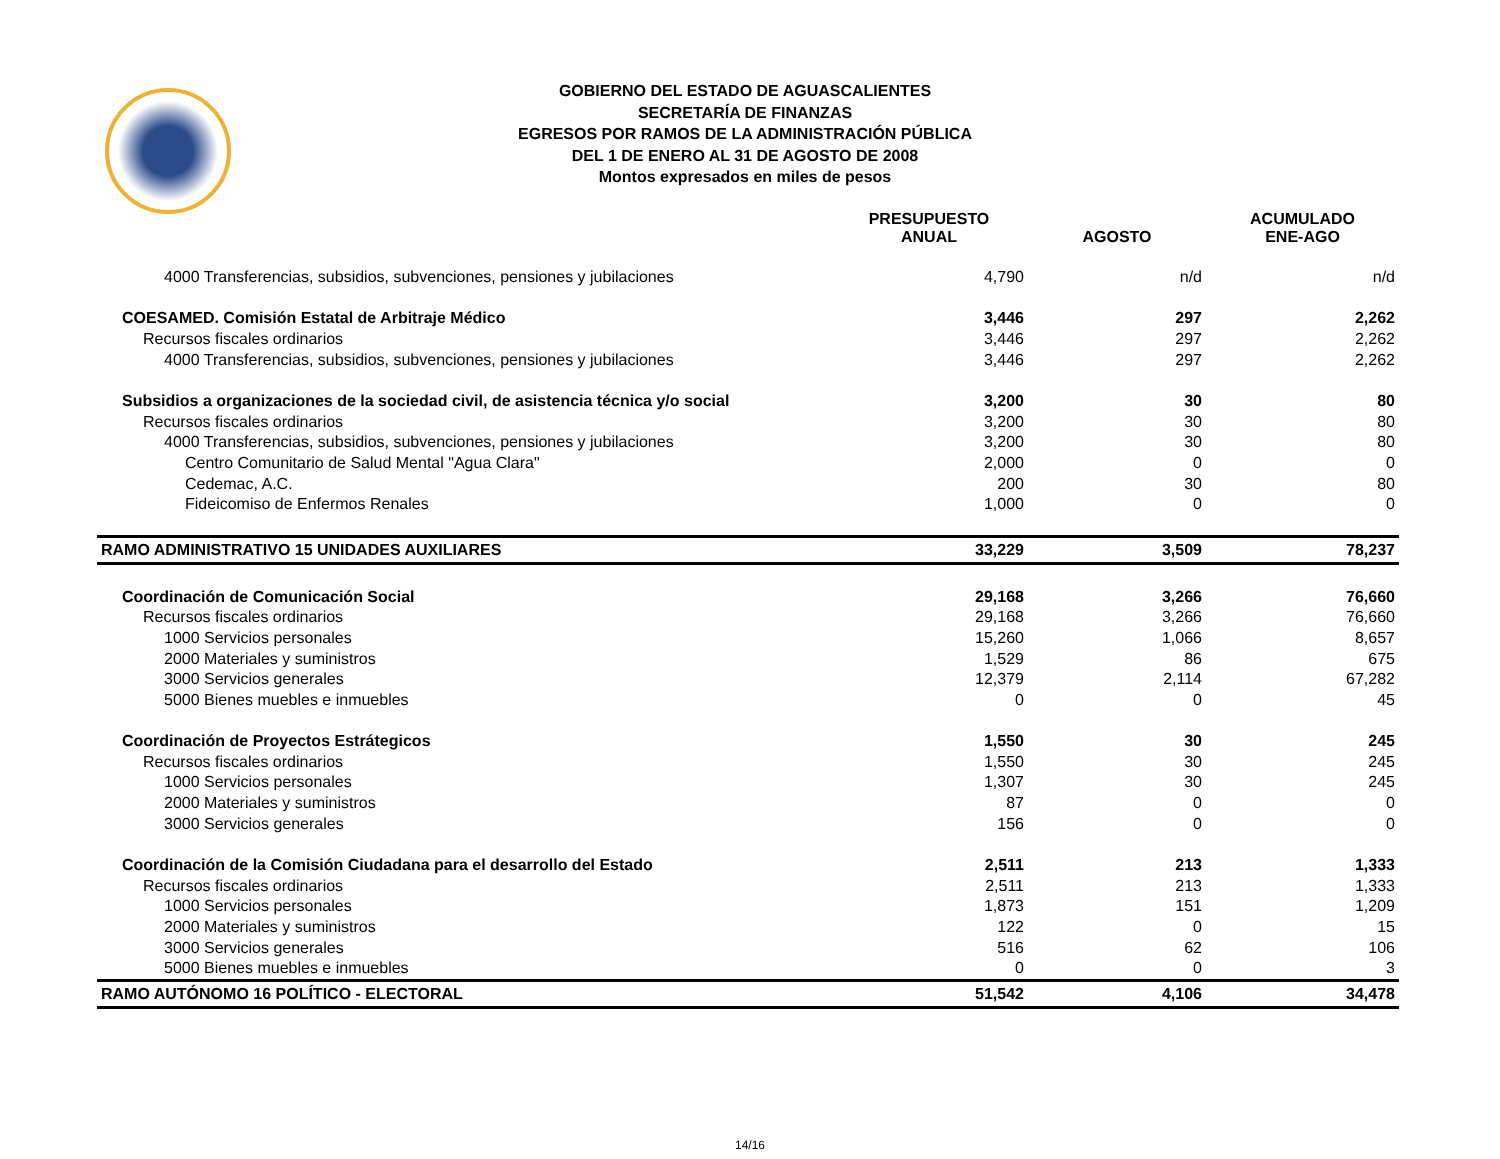GOBIERNO DEL ESTADO DE AGUASCALIENTES
SECRETARÍA DE FINANZAS
EGRESOS POR RAMOS DE LA ADMINISTRACIÓN PÚBLICA
DEL 1 DE ENERO AL 31 DE AGOSTO DE 2008
Montos expresados en miles de pesos
| | PRESUPUESTO ANUAL | AGOSTO | ACUMULADO ENE-AGO |
| --- | --- | --- | --- |
| 4000 Transferencias, subsidios, subvenciones, pensiones y jubilaciones | 4,790 | n/d | n/d |
| COESAMED. Comisión Estatal de Arbitraje Médico | 3,446 | 297 | 2,262 |
| Recursos fiscales ordinarios | 3,446 | 297 | 2,262 |
| 4000 Transferencias, subsidios, subvenciones, pensiones y jubilaciones | 3,446 | 297 | 2,262 |
| Subsidios a organizaciones de la sociedad civil, de asistencia técnica y/o social | 3,200 | 30 | 80 |
| Recursos fiscales ordinarios | 3,200 | 30 | 80 |
| 4000 Transferencias, subsidios, subvenciones, pensiones y jubilaciones | 3,200 | 30 | 80 |
| Centro Comunitario de Salud Mental "Agua Clara" | 2,000 | 0 | 0 |
| Cedemac, A.C. | 200 | 30 | 80 |
| Fideicomiso de Enfermos Renales | 1,000 | 0 | 0 |
| RAMO ADMINISTRATIVO 15 UNIDADES AUXILIARES | 33,229 | 3,509 | 78,237 |
| Coordinación de Comunicación Social | 29,168 | 3,266 | 76,660 |
| Recursos fiscales ordinarios | 29,168 | 3,266 | 76,660 |
| 1000 Servicios personales | 15,260 | 1,066 | 8,657 |
| 2000 Materiales y suministros | 1,529 | 86 | 675 |
| 3000 Servicios generales | 12,379 | 2,114 | 67,282 |
| 5000 Bienes muebles e inmuebles | 0 | 0 | 45 |
| Coordinación de Proyectos Estrátegicos | 1,550 | 30 | 245 |
| Recursos fiscales ordinarios | 1,550 | 30 | 245 |
| 1000 Servicios personales | 1,307 | 30 | 245 |
| 2000 Materiales y suministros | 87 | 0 | 0 |
| 3000 Servicios generales | 156 | 0 | 0 |
| Coordinación de la Comisión Ciudadana para el desarrollo del Estado | 2,511 | 213 | 1,333 |
| Recursos fiscales ordinarios | 2,511 | 213 | 1,333 |
| 1000 Servicios personales | 1,873 | 151 | 1,209 |
| 2000 Materiales y suministros | 122 | 0 | 15 |
| 3000 Servicios generales | 516 | 62 | 106 |
| 5000 Bienes muebles e inmuebles | 0 | 0 | 3 |
| RAMO AUTÓNOMO 16 POLÍTICO - ELECTORAL | 51,542 | 4,106 | 34,478 |
14/16